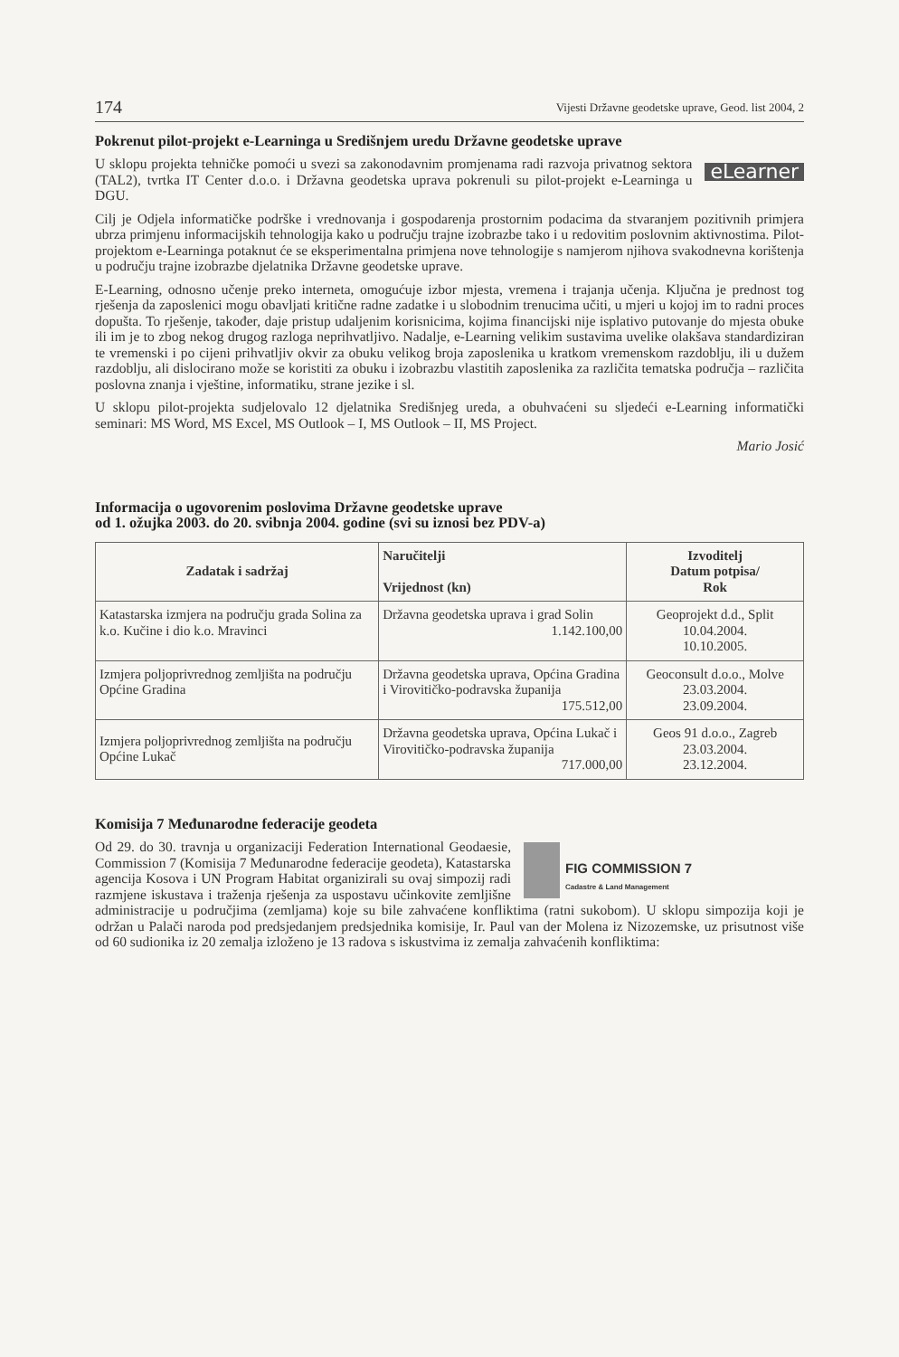174 Vijesti Državne geodetske uprave, Geod. list 2004, 2
Pokrenut pilot-projekt e-Learninga u Središnjem uredu Državne geodetske uprave
eLearner
U sklopu projekta tehničke pomoći u svezi sa zakonodavnim promjenama radi razvoja privatnog sektora (TAL2), tvrtka IT Center d.o.o. i Državna geodetska uprava pokrenuli su pilot-projekt e-Learninga u DGU.
Cilj je Odjela informatičke podrške i vrednovanja i gospodarenja prostornim podacima da stvaranjem pozitivnih primjera ubrza primjenu informacijskih tehnologija kako u području trajne izobrazbe tako i u redovitim poslovnim aktivnostima. Pilot-projektom e-Learninga potaknut će se eksperimentalna primjena nove tehnologije s namjerom njihova svakodnevna korištenja u području trajne izobrazbe djelatnika Državne geodetske uprave.
E-Learning, odnosno učenje preko interneta, omogućuje izbor mjesta, vremena i trajanja učenja. Ključna je prednost tog rješenja da zaposlenici mogu obavljati kritične radne zadatke i u slobodnim trenucima učiti, u mjeri u kojoj im to radni proces dopušta. To rješenje, također, daje pristup udaljenim korisnicima, kojima financijski nije isplativo putovanje do mjesta obuke ili im je to zbog nekog drugog razloga neprihvatljivo. Nadalje, e-Learning velikim sustavima uvelike olakšava standardiziran te vremenski i po cijeni prihvatljiv okvir za obuku velikog broja zaposlenika u kratkom vremenskom razdoblju, ili u dužem razdoblju, ali dislocirano može se koristiti za obuku i izobrazbu vlastitih zaposlenika za različita tematska područja – različita poslovna znanja i vještine, informatiku, strane jezike i sl.
U sklopu pilot-projekta sudjelovalo 12 djelatnika Središnjeg ureda, a obuhvaćeni su sljedeći e-Learning informatički seminari: MS Word, MS Excel, MS Outlook – I, MS Outlook – II, MS Project.
Mario Josić
Informacija o ugovorenim poslovima Državne geodetske uprave
od 1. ožujka 2003. do 20. svibnja 2004. godine (svi su iznosi bez PDV-a)
| Zadatak i sadržaj | Naručitelji Vrijednost (kn) | Izvoditelj Datum potpisa/ Rok |
| --- | --- | --- |
| Katastarska izmjera na području grada Solina za k.o. Kučine i dio k.o. Mravinci | Državna geodetska uprava i grad Solin 1.142.100,00 | Geoprojekt d.d., Split 10.04.2004. 10.10.2005. |
| Izmjera poljoprivrednog zemljišta na području Općine Gradina | Državna geodetska uprava, Općina Gradina i Virovitičko-podravska županija 175.512,00 | Geoconsult d.o.o., Molve 23.03.2004. 23.09.2004. |
| Izmjera poljoprivrednog zemljišta na području Općine Lukač | Državna geodetska uprava, Općina Lukač i Virovitičko-podravska županija 717.000,00 | Geos 91 d.o.o., Zagreb 23.03.2004. 23.12.2004. |
Komisija 7 Međunarodne federacije geodeta
FIG COMMISSION 7
Cadastre & Land Management
Od 29. do 30. travnja u organizaciji Federation International Geodaesie, Commission 7 (Komisija 7 Međunarodne federacije geodeta), Katastarska agencija Kosova i UN Program Habitat organizirali su ovaj simpozij radi razmjene iskustava i traženja rješenja za uspostavu učinkovite zemljišne administracije u područjima (zemljama) koje su bile zahvaćene konfliktima (ratni sukobom). U sklopu simpozija koji je održan u Palači naroda pod predsjedanjem predsjednika komisije, Ir. Paul van der Molena iz Nizozemske, uz prisutnost više od 60 sudionika iz 20 zemalja izloženo je 13 radova s iskustvima iz zemalja zahvaćenih konfliktima: